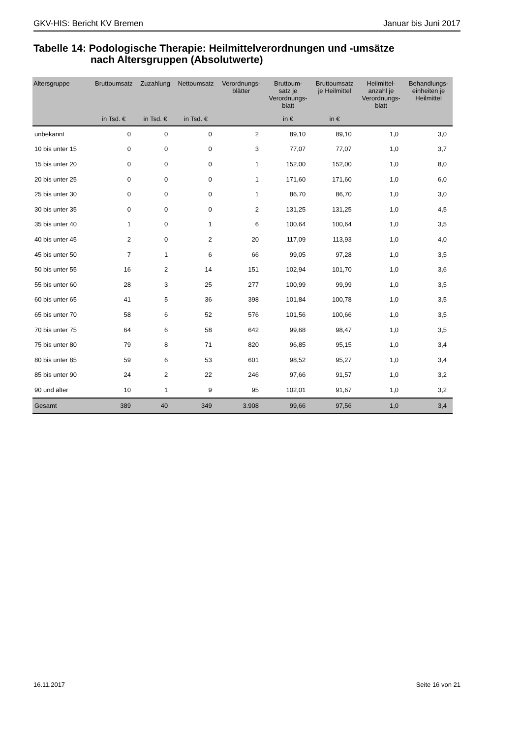GKV-HIS: Bericht KV Bremen Januar bis Juni 2017
Tabelle 14: Podologische Therapie: Heilmittelverordnungen und -umsätze
nach Altersgruppen (Absolutwerte)
| Altersgruppe | Bruttoumsatz | Zuzahlung | Nettoumsatz | Verordnungs- blätter | Bruttoum- satz je Verordnungs- blatt | Bruttoumsatz je Heilmittel | Heilmittel- anzahl je Verordnungs- blatt | Behandlungs- einheiten je Heilmittel |
| --- | --- | --- | --- | --- | --- | --- | --- | --- |
| | in Tsd. € | in Tsd. € | in Tsd. € | | in € | in € | | |
| unbekannt | 0 | 0 | 0 | 2 | 89,10 | 89,10 | 1,0 | 3,0 |
| 10 bis unter 15 | 0 | 0 | 0 | 3 | 77,07 | 77,07 | 1,0 | 3,7 |
| 15 bis unter 20 | 0 | 0 | 0 | 1 | 152,00 | 152,00 | 1,0 | 8,0 |
| 20 bis unter 25 | 0 | 0 | 0 | 1 | 171,60 | 171,60 | 1,0 | 6,0 |
| 25 bis unter 30 | 0 | 0 | 0 | 1 | 86,70 | 86,70 | 1,0 | 3,0 |
| 30 bis unter 35 | 0 | 0 | 0 | 2 | 131,25 | 131,25 | 1,0 | 4,5 |
| 35 bis unter 40 | 1 | 0 | 1 | 6 | 100,64 | 100,64 | 1,0 | 3,5 |
| 40 bis unter 45 | 2 | 0 | 2 | 20 | 117,09 | 113,93 | 1,0 | 4,0 |
| 45 bis unter 50 | 7 | 1 | 6 | 66 | 99,05 | 97,28 | 1,0 | 3,5 |
| 50 bis unter 55 | 16 | 2 | 14 | 151 | 102,94 | 101,70 | 1,0 | 3,6 |
| 55 bis unter 60 | 28 | 3 | 25 | 277 | 100,99 | 99,99 | 1,0 | 3,5 |
| 60 bis unter 65 | 41 | 5 | 36 | 398 | 101,84 | 100,78 | 1,0 | 3,5 |
| 65 bis unter 70 | 58 | 6 | 52 | 576 | 101,56 | 100,66 | 1,0 | 3,5 |
| 70 bis unter 75 | 64 | 6 | 58 | 642 | 99,68 | 98,47 | 1,0 | 3,5 |
| 75 bis unter 80 | 79 | 8 | 71 | 820 | 96,85 | 95,15 | 1,0 | 3,4 |
| 80 bis unter 85 | 59 | 6 | 53 | 601 | 98,52 | 95,27 | 1,0 | 3,4 |
| 85 bis unter 90 | 24 | 2 | 22 | 246 | 97,66 | 91,57 | 1,0 | 3,2 |
| 90 und älter | 10 | 1 | 9 | 95 | 102,01 | 91,67 | 1,0 | 3,2 |
| Gesamt | 389 | 40 | 349 | 3.908 | 99,66 | 97,56 | 1,0 | 3,4 |
16.11.2017 Seite 16 von 21